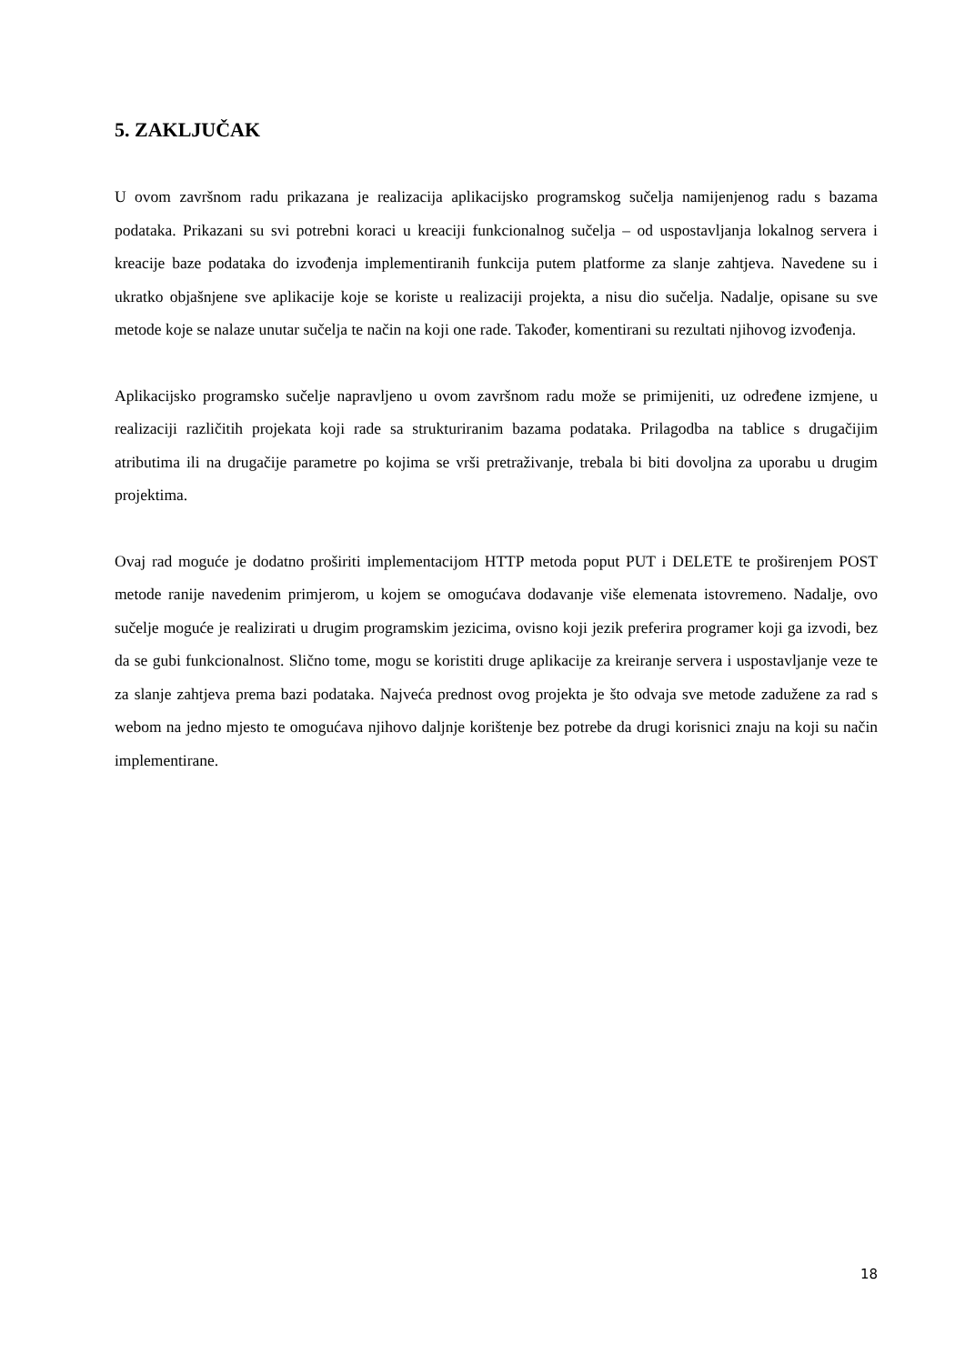5. ZAKLJUČAK
U ovom završnom radu prikazana je realizacija aplikacijsko programskog sučelja namijenjenog radu s bazama podataka. Prikazani su svi potrebni koraci u kreaciji funkcionalnog sučelja – od uspostavljanja lokalnog servera i kreacije baze podataka do izvođenja implementiranih funkcija putem platforme za slanje zahtjeva. Navedene su i ukratko objašnjene sve aplikacije koje se koriste u realizaciji projekta, a nisu dio sučelja. Nadalje, opisane su sve metode koje se nalaze unutar sučelja te način na koji one rade. Također, komentirani su rezultati njihovog izvođenja.
Aplikacijsko programsko sučelje napravljeno u ovom završnom radu može se primijeniti, uz određene izmjene, u realizaciji različitih projekata koji rade sa strukturiranim bazama podataka. Prilagodba na tablice s drugačijim atributima ili na drugačije parametre po kojima se vrši pretraživanje, trebala bi biti dovoljna za uporabu u drugim projektima.
Ovaj rad moguće je dodatno proširiti implementacijom HTTP metoda poput PUT i DELETE te proširenjem POST metode ranije navedenim primjerom, u kojem se omogućava dodavanje više elemenata istovremeno. Nadalje, ovo sučelje moguće je realizirati u drugim programskim jezicima, ovisno koji jezik preferira programer koji ga izvodi, bez da se gubi funkcionalnost. Slično tome, mogu se koristiti druge aplikacije za kreiranje servera i uspostavljanje veze te za slanje zahtjeva prema bazi podataka. Najveća prednost ovog projekta je što odvaja sve metode zadužene za rad s webom na jedno mjesto te omogućava njihovo daljnje korištenje bez potrebe da drugi korisnici znaju na koji su način implementirane.
18